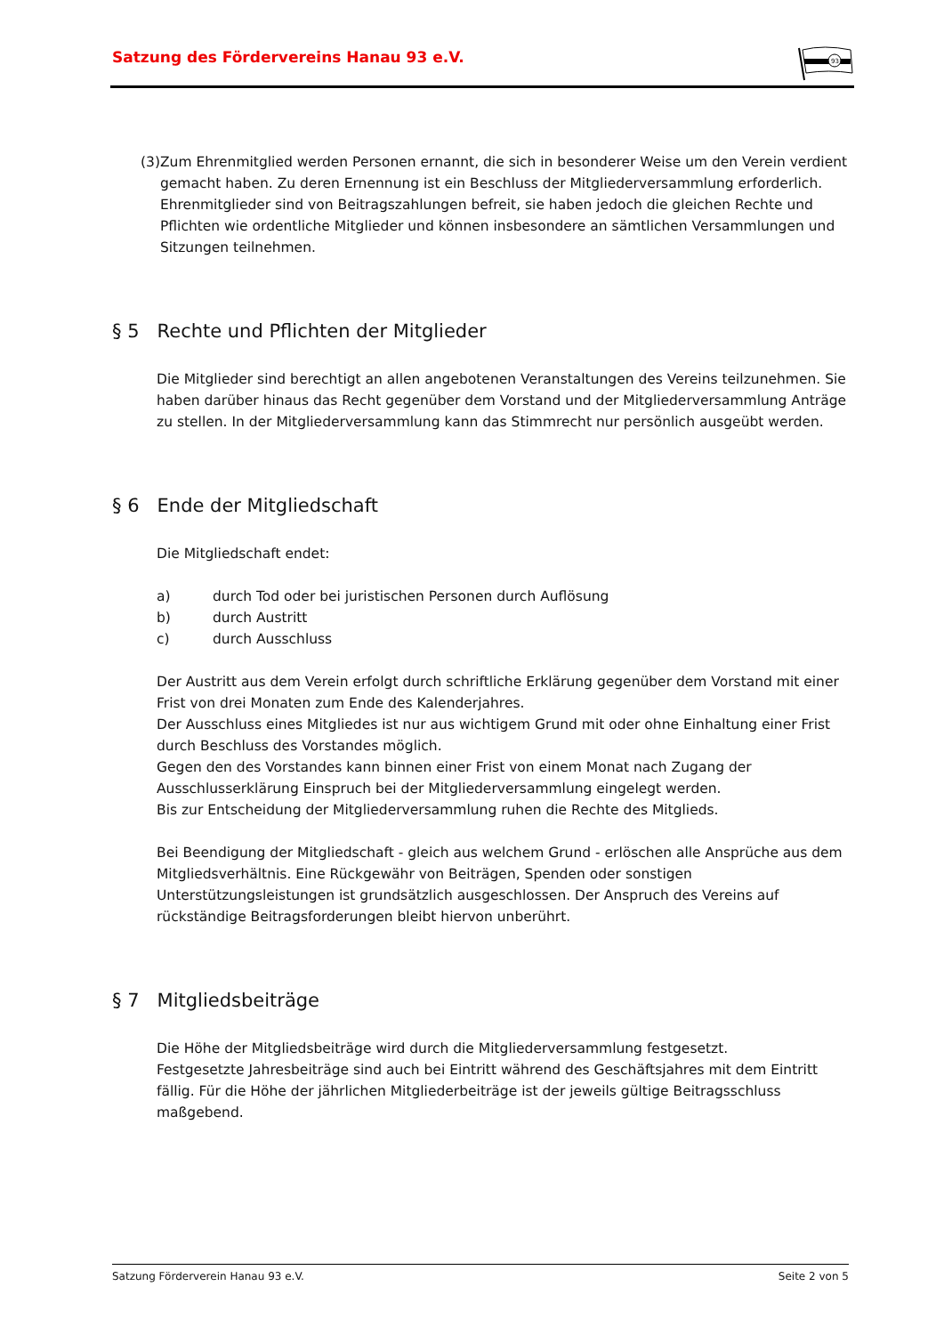Satzung des Fördervereins Hanau 93 e.V.
93
(3) Zum Ehrenmitglied werden Personen ernannt, die sich in besonderer Weise um den Verein verdient gemacht haben. Zu deren Ernennung ist ein Beschluss der Mitgliederversammlung erforderlich.
Ehrenmitglieder sind von Beitragszahlungen befreit, sie haben jedoch die gleichen Rechte und Pflichten wie ordentliche Mitglieder und können insbesondere an sämtlichen Versammlungen und Sitzungen teilnehmen.
§ 5 Rechte und Pflichten der Mitglieder
Die Mitglieder sind berechtigt an allen angebotenen Veranstaltungen des Vereins teilzunehmen. Sie haben darüber hinaus das Recht gegenüber dem Vorstand und der Mitgliederversammlung Anträge zu stellen. In der Mitgliederversammlung kann das Stimmrecht nur persönlich ausgeübt werden.
§ 6 Ende der Mitgliedschaft
Die Mitgliedschaft endet:
a) durch Tod oder bei juristischen Personen durch Auflösung
b) durch Austritt
c) durch Ausschluss
Der Austritt aus dem Verein erfolgt durch schriftliche Erklärung gegenüber dem Vorstand mit einer Frist von drei Monaten zum Ende des Kalenderjahres.
Der Ausschluss eines Mitgliedes ist nur aus wichtigem Grund mit oder ohne Einhaltung einer Frist durch Beschluss des Vorstandes möglich.
Gegen den des Vorstandes kann binnen einer Frist von einem Monat nach Zugang der Ausschlusserklärung Einspruch bei der Mitgliederversammlung eingelegt werden.
Bis zur Entscheidung der Mitgliederversammlung ruhen die Rechte des Mitglieds.
Bei Beendigung der Mitgliedschaft - gleich aus welchem Grund - erlöschen alle Ansprüche aus dem Mitgliedsverhältnis. Eine Rückgewähr von Beiträgen, Spenden oder sonstigen Unterstützungsleistungen ist grundsätzlich ausgeschlossen. Der Anspruch des Vereins auf rückständige Beitragsforderungen bleibt hiervon unberührt.
§ 7 Mitgliedsbeiträge
Die Höhe der Mitgliedsbeiträge wird durch die Mitgliederversammlung festgesetzt.
Festgesetzte Jahresbeiträge sind auch bei Eintritt während des Geschäftsjahres mit dem Eintritt fällig. Für die Höhe der jährlichen Mitgliederbeiträge ist der jeweils gültige Beitragsschluss maßgebend.
Satzung Förderverein Hanau 93 e.V. Seite 2 von 5